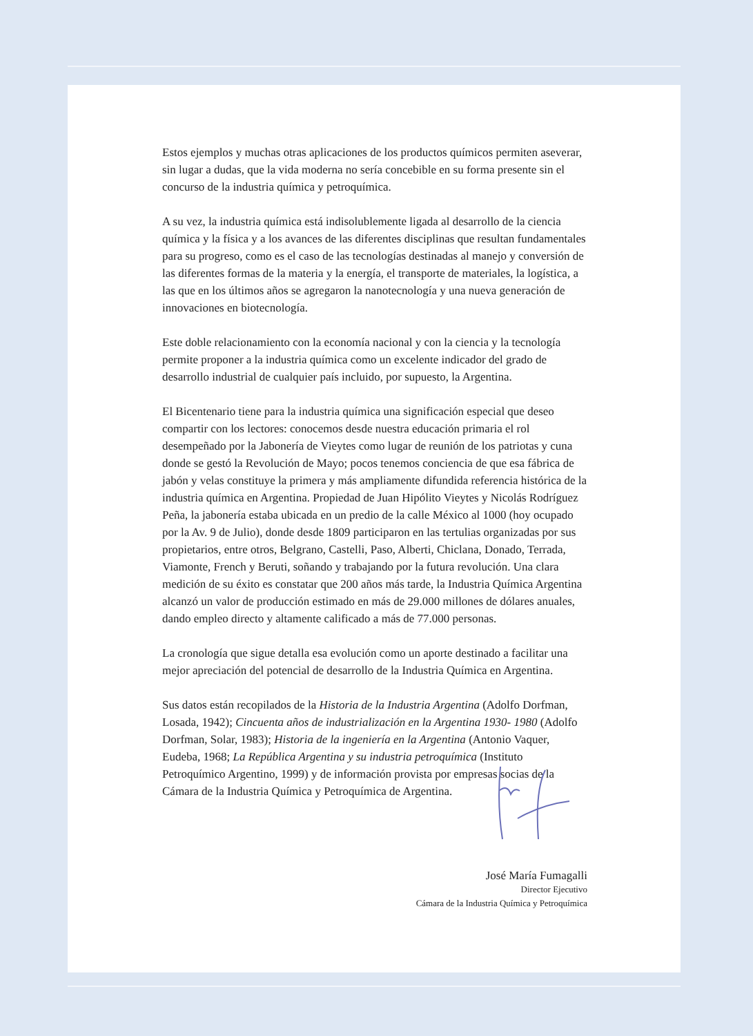Estos ejemplos y muchas otras aplicaciones de los productos químicos permiten aseverar, sin lugar a dudas, que la vida moderna no sería concebible en su forma presente sin el concurso de la industria química y petroquímica.
A su vez, la industria química está indisolublemente ligada al desarrollo de la ciencia química y la física y a los avances de las diferentes disciplinas que resultan fundamentales para su progreso, como es el caso de las tecnologías destinadas al manejo y conversión de las diferentes formas de la materia y la energía, el transporte de materiales, la logística, a las que en los últimos años se agregaron la nanotecnología y una nueva generación de innovaciones en biotecnología.
Este doble relacionamiento con la economía nacional y con la ciencia y la tecnología permite proponer a la industria química como un excelente indicador del grado de desarrollo industrial de cualquier país incluido, por supuesto, la Argentina.
El Bicentenario tiene para la industria química una significación especial que deseo compartir con los lectores: conocemos desde nuestra educación primaria el rol desempeñado por la Jabonería de Vieytes como lugar de reunión de los patriotas y cuna donde se gestó la Revolución de Mayo; pocos tenemos conciencia de que esa fábrica de jabón y velas constituye la primera y más ampliamente difundida referencia histórica de la industria química en Argentina. Propiedad de Juan Hipólito Vieytes y Nicolás Rodríguez Peña, la jabonería estaba ubicada en un predio de la calle México al 1000 (hoy ocupado por la Av. 9 de Julio), donde desde 1809 participaron en las tertulias organizadas por sus propietarios, entre otros, Belgrano, Castelli, Paso, Alberti, Chiclana, Donado, Terrada, Viamonte, French y Beruti, soñando y trabajando por la futura revolución. Una clara medición de su éxito es constatar que 200 años más tarde, la Industria Química Argentina alcanzó un valor de producción estimado en más de 29.000 millones de dólares anuales, dando empleo directo y altamente calificado a más de 77.000 personas.
La cronología que sigue detalla esa evolución como un aporte destinado a facilitar una mejor apreciación del potencial de desarrollo de la Industria Química en Argentina.
Sus datos están recopilados de la Historia de la Industria Argentina (Adolfo Dorfman, Losada, 1942); Cincuenta años de industrialización en la Argentina 1930- 1980 (Adolfo Dorfman, Solar, 1983); Historia de la ingeniería en la Argentina (Antonio Vaquer, Eudeba, 1968; La República Argentina y su industria petroquímica (Instituto Petroquímico Argentino, 1999) y de información provista por empresas socias de la Cámara de la Industria Química y Petroquímica de Argentina.
José María Fumagalli
Director Ejecutivo
Cámara de la Industria Química y Petroquímica